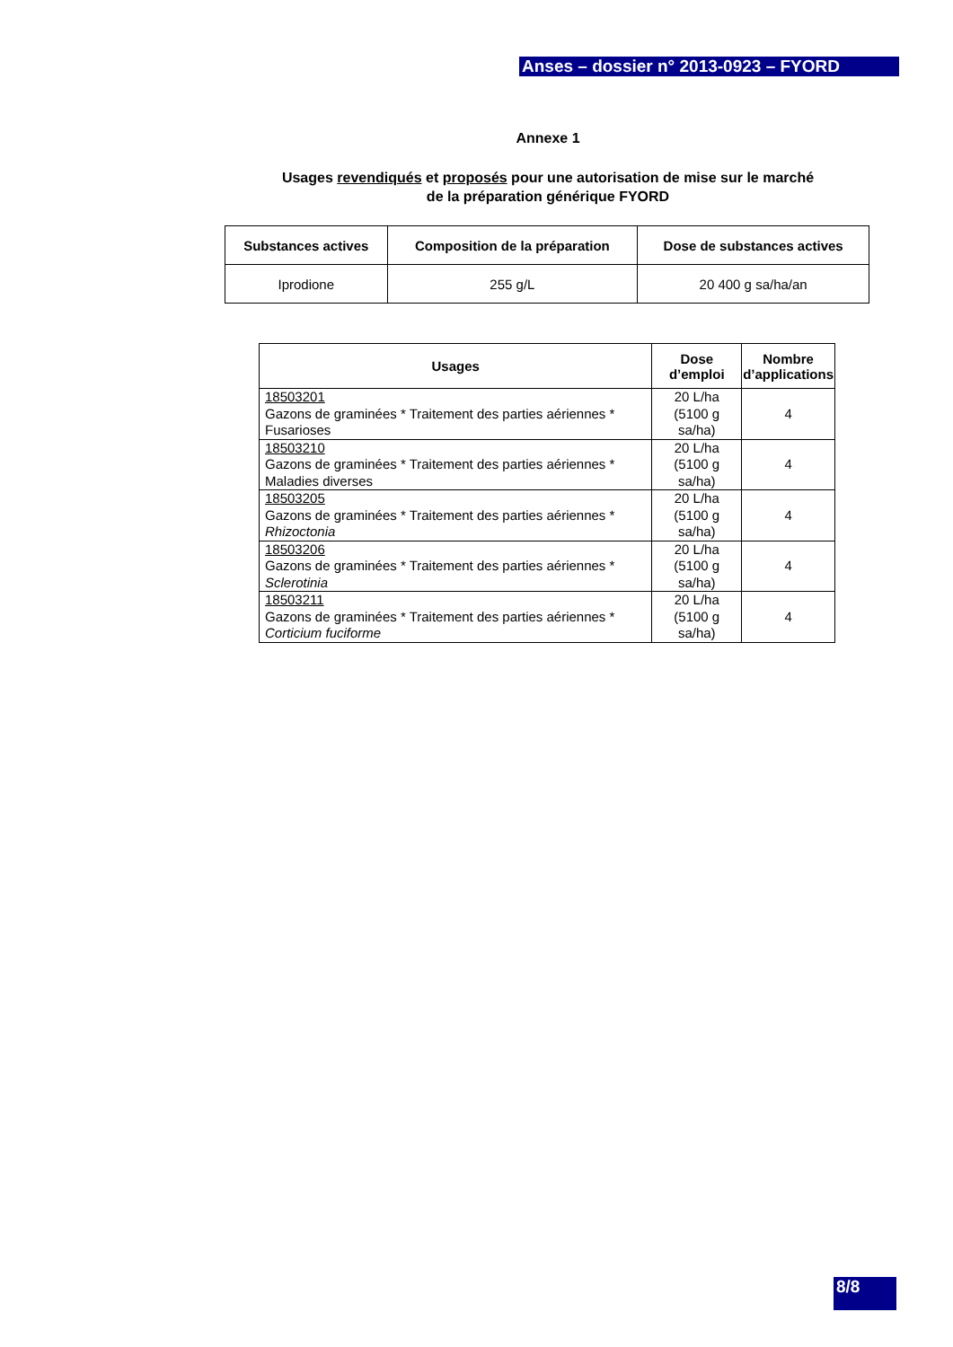Anses – dossier n° 2013-0923 – FYORD
Annexe 1
Usages revendiqués et proposés pour une autorisation de mise sur le marché
de la préparation générique FYORD
| Substances actives | Composition de la préparation | Dose de substances actives |
| --- | --- | --- |
| Iprodione | 255 g/L | 20 400 g sa/ha/an |
| Usages | Dose d’emploi | Nombre d’applications |
| --- | --- | --- |
| 18503201 Gazons de graminées * Traitement des parties aériennes * Fusarioses | 20 L/ha (5100 g sa/ha) | 4 |
| 18503210 Gazons de graminées * Traitement des parties aériennes * Maladies diverses | 20 L/ha (5100 g sa/ha) | 4 |
| 18503205 Gazons de graminées * Traitement des parties aériennes * Rhizoctonia | 20 L/ha (5100 g sa/ha) | 4 |
| 18503206 Gazons de graminées * Traitement des parties aériennes * Sclerotinia | 20 L/ha (5100 g sa/ha) | 4 |
| 18503211 Gazons de graminées * Traitement des parties aériennes * Corticium fuciforme | 20 L/ha (5100 g sa/ha) | 4 |
8/8